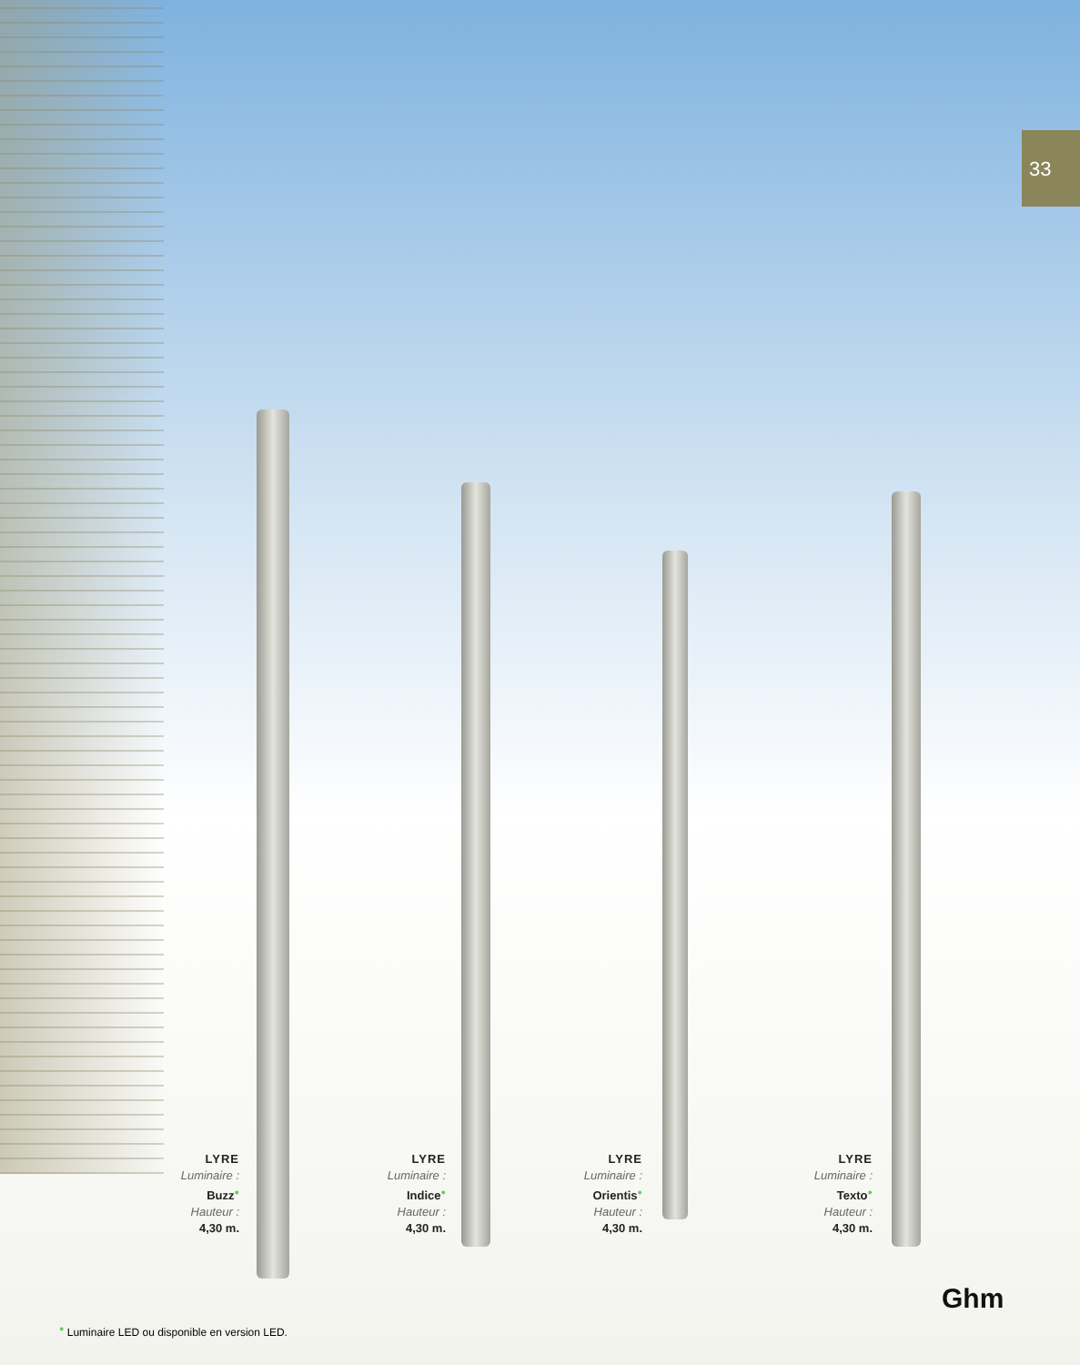33
LYRE
Luminaire :
Buzz●
Hauteur :
4,30 m.
LYRE
Luminaire :
Indice●
Hauteur :
4,30 m.
LYRE
Luminaire :
Orientis●
Hauteur :
4,30 m.
LYRE
Luminaire :
Texto●
Hauteur :
4,30 m.
Ghm
● Luminaire LED ou disponible en version LED.